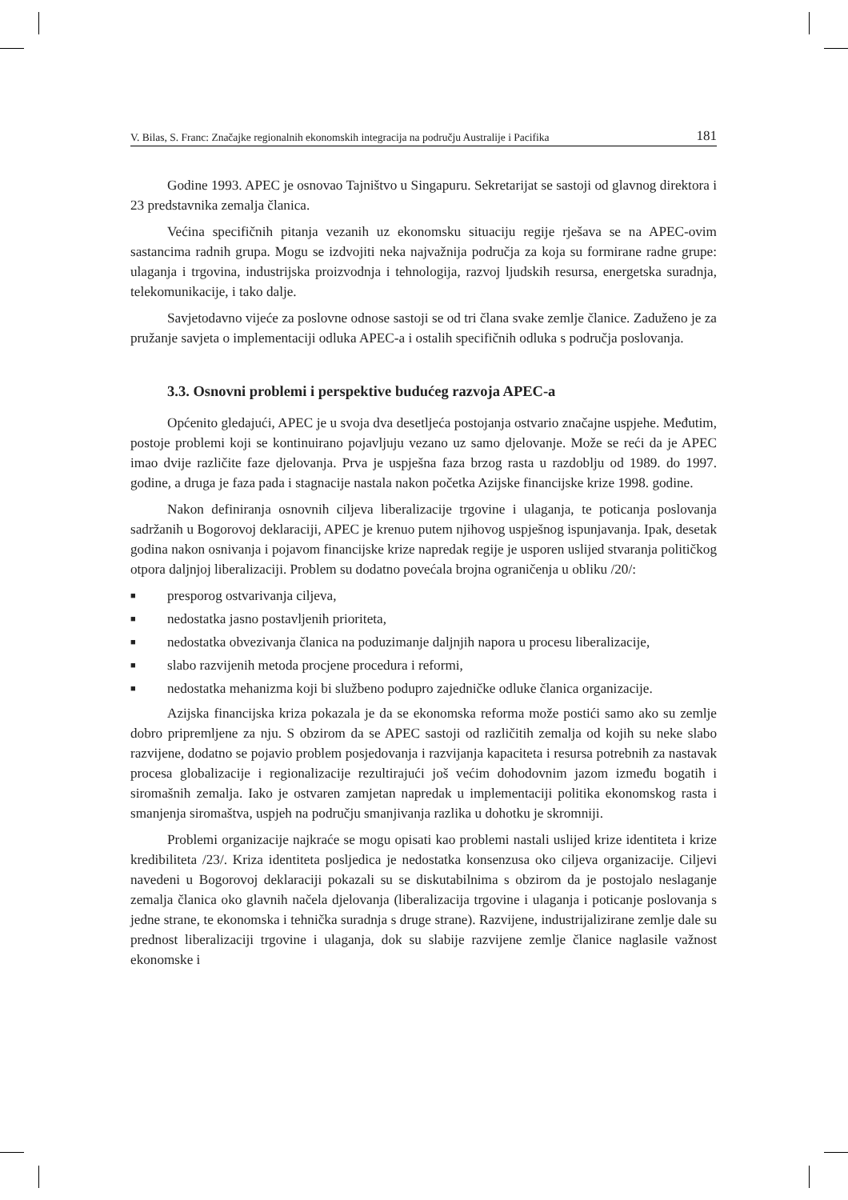V. Bilas, S. Franc: Značajke regionalnih ekonomskih integracija na području Australije i Pacifika 181
Godine 1993. APEC je osnovao Tajništvo u Singapuru. Sekretarijat se sastoji od glavnog direktora i 23 predstavnika zemalja članica.
Većina specifičnih pitanja vezanih uz ekonomsku situaciju regije rješava se na APEC-ovim sastancima radnih grupa. Mogu se izdvojiti neka najvažnija područja za koja su formirane radne grupe: ulaganja i trgovina, industrijska proizvodnja i tehnologija, razvoj ljudskih resursa, energetska suradnja, telekomunikacije, i tako dalje.
Savjetodavno vijeće za poslovne odnose sastoji se od tri člana svake zemlje članice. Zaduženo je za pružanje savjeta o implementaciji odluka APEC-a i ostalih specifičnih odluka s područja poslovanja.
3.3. Osnovni problemi i perspektive budućeg razvoja APEC-a
Općenito gledajući, APEC je u svoja dva desetljeća postojanja ostvario značajne uspjehe. Međutim, postoje problemi koji se kontinuirano pojavljuju vezano uz samo djelovanje. Može se reći da je APEC imao dvije različite faze djelovanja. Prva je uspješna faza brzog rasta u razdoblju od 1989. do 1997. godine, a druga je faza pada i stagnacije nastala nakon početka Azijske financijske krize 1998. godine.
Nakon definiranja osnovnih ciljeva liberalizacije trgovine i ulaganja, te poticanja poslovanja sadržanih u Bogorovoj deklaraciji, APEC je krenuo putem njihovog uspješnog ispunjavanja. Ipak, desetak godina nakon osnivanja i pojavom financijske krize napredak regije je usporen uslijed stvaranja političkog otpora daljnjoj liberalizaciji. Problem su dodatno povećala brojna ograničenja u obliku /20/:
■ presporog ostvarivanja ciljeva,
■ nedostatka jasno postavljenih prioriteta,
■ nedostatka obvezivanja članica na poduzimanje daljnjih napora u procesu liberalizacije,
■ slabo razvijenih metoda procjene procedura i reformi,
■ nedostatka mehanizma koji bi službeno podupro zajedničke odluke članica organizacije.
Azijska financijska kriza pokazala je da se ekonomska reforma može postići samo ako su zemlje dobro pripremljene za nju. S obzirom da se APEC sastoji od različitih zemalja od kojih su neke slabo razvijene, dodatno se pojavio problem posjedovanja i razvijanja kapaciteta i resursa potrebnih za nastavak procesa globalizacije i regionalizacije rezultirajući još većim dohodovnim jazom između bogatih i siromašnih zemalja. Iako je ostvaren zamjetan napredak u implementaciji politika ekonomskog rasta i smanjenja siromaštva, uspjeh na području smanjivanja razlika u dohotku je skromniji.
Problemi organizacije najkraće se mogu opisati kao problemi nastali uslijed krize identiteta i krize kredibiliteta /23/. Kriza identiteta posljedica je nedostatka konsenzusa oko ciljeva organizacije. Ciljevi navedeni u Bogorovoj deklaraciji pokazali su se diskutabilnima s obzirom da je postojalo neslaganje zemalja članica oko glavnih načela djelovanja (liberalizacija trgovine i ulaganja i poticanje poslovanja s jedne strane, te ekonomska i tehnička suradnja s druge strane). Razvijene, industrijalizirane zemlje dale su prednost liberalizaciji trgovine i ulaganja, dok su slabije razvijene zemlje članice naglasile važnost ekonomske i